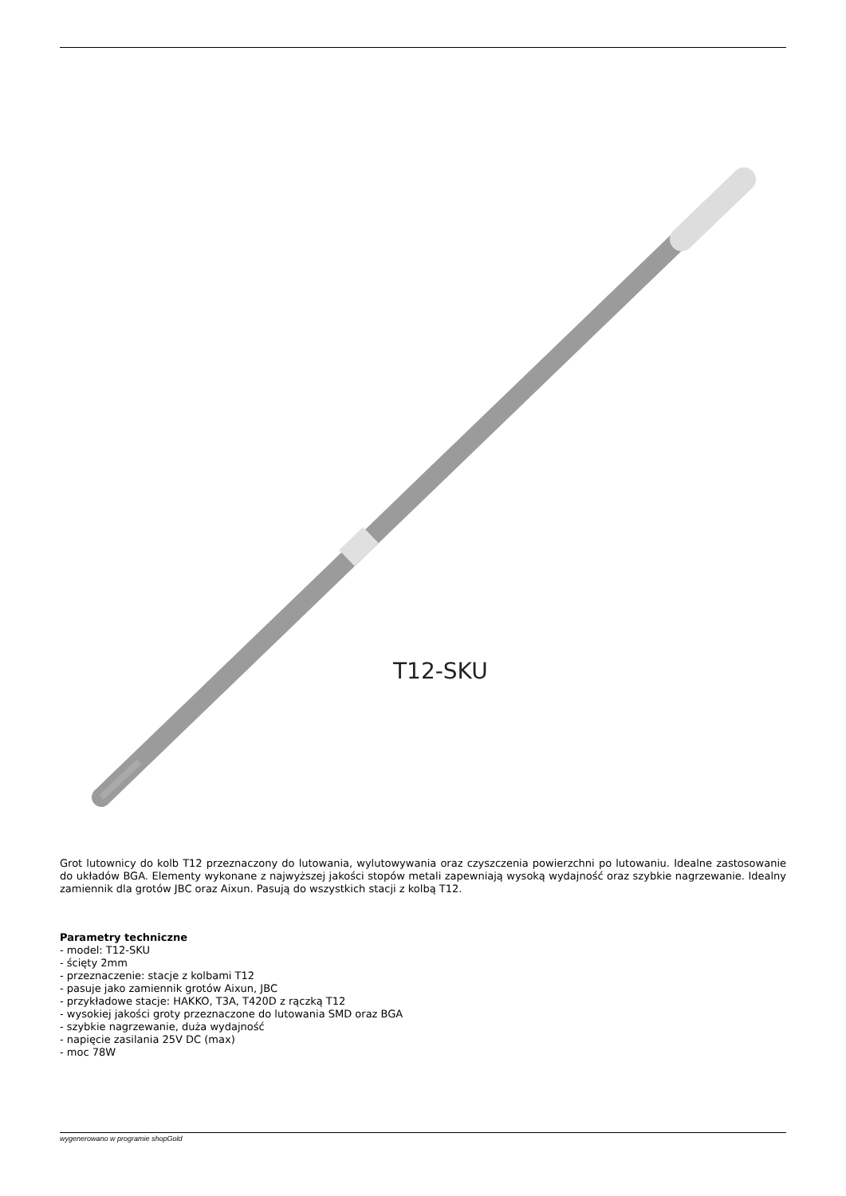T12-SKU
Grot lutownicy do kolb T12 przeznaczony do lutowania, wylutowywania oraz czyszczenia powierzchni po lutowaniu. Idealne zastosowanie do układów BGA. Elementy wykonane z najwyższej jakości stopów metali zapewniają wysoką wydajność oraz szybkie nagrzewanie. Idealny zamiennik dla grotów JBC oraz Aixun. Pasują do wszystkich stacji z kolbą T12.
Parametry techniczne
- model: T12-SKU
- ścięty 2mm
- przeznaczenie: stacje z kolbami T12
- pasuje jako zamiennik grotów Aixun, JBC
- przykładowe stacje: HAKKO, T3A, T420D z rączką T12
- wysokiej jakości groty przeznaczone do lutowania SMD oraz BGA
- szybkie nagrzewanie, duża wydajność
- napięcie zasilania 25V DC (max)
- moc 78W
wygenerowano w programie shopGold